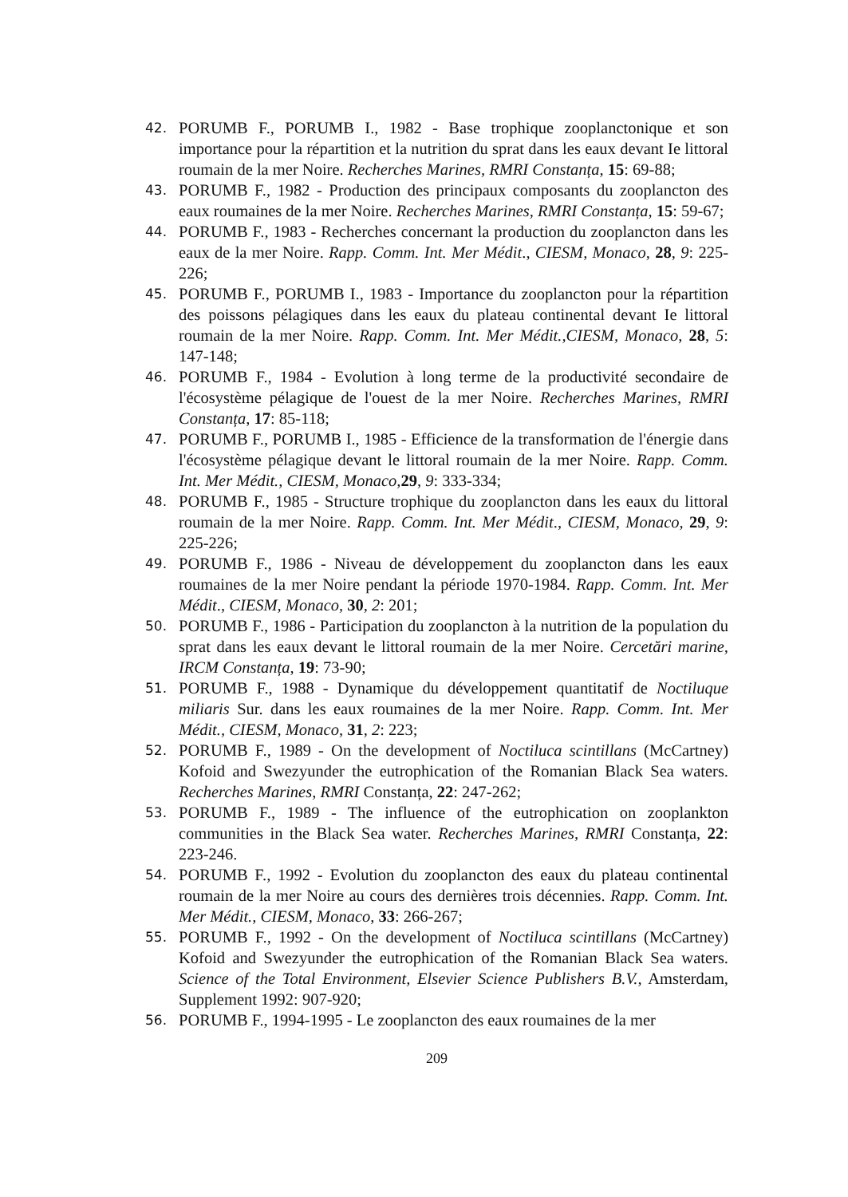42. PORUMB F., PORUMB I., 1982 - Base trophique zooplanctonique et son importance pour la répartition et la nutrition du sprat dans les eaux devant Ie littoral roumain de la mer Noire. Recherches Marines, RMRI Constanța, 15: 69-88;
43. PORUMB F., 1982 - Production des principaux composants du zooplancton des eaux roumaines de la mer Noire. Recherches Marines, RMRI Constanța, 15: 59-67;
44. PORUMB F., 1983 - Recherches concernant la production du zooplancton dans les eaux de la mer Noire. Rapp. Comm. Int. Mer Médit., CIESM, Monaco, 28, 9: 225-226;
45. PORUMB F., PORUMB I., 1983 - Importance du zooplancton pour la répartition des poissons pélagiques dans les eaux du plateau continental devant Ie littoral roumain de la mer Noire. Rapp. Comm. Int. Mer Médit.,CIESM, Monaco, 28, 5: 147-148;
46. PORUMB F., 1984 - Evolution à long terme de la productivité secondaire de l'écosystème pélagique de l'ouest de la mer Noire. Recherches Marines, RMRI Constanța, 17: 85-118;
47. PORUMB F., PORUMB I., 1985 - Efficience de la transformation de l'énergie dans l'écosystème pélagique devant le littoral roumain de la mer Noire. Rapp. Comm. Int. Mer Médit., CIESM, Monaco,29, 9: 333-334;
48. PORUMB F., 1985 - Structure trophique du zooplancton dans les eaux du littoral roumain de la mer Noire. Rapp. Comm. Int. Mer Médit., CIESM, Monaco, 29, 9: 225-226;
49. PORUMB F., 1986 - Niveau de développement du zooplancton dans les eaux roumaines de la mer Noire pendant la période 1970-1984. Rapp. Comm. Int. Mer Médit., CIESM, Monaco, 30, 2: 201;
50. PORUMB F., 1986 - Participation du zooplancton à la nutrition de la population du sprat dans les eaux devant le littoral roumain de la mer Noire. Cercetări marine, IRCM Constanța, 19: 73-90;
51. PORUMB F., 1988 - Dynamique du développement quantitatif de Noctiluque miliaris Sur. dans les eaux roumaines de la mer Noire. Rapp. Comm. Int. Mer Médit., CIESM, Monaco, 31, 2: 223;
52. PORUMB F., 1989 - On the development of Noctiluca scintillans (McCartney) Kofoid and Swezyunder the eutrophication of the Romanian Black Sea waters. Recherches Marines, RMRI Constanța, 22: 247-262;
53. PORUMB F., 1989 - The influence of the eutrophication on zooplankton communities in the Black Sea water. Recherches Marines, RMRI Constanța, 22: 223-246.
54. PORUMB F., 1992 - Evolution du zooplancton des eaux du plateau continental roumain de la mer Noire au cours des dernières trois décennies. Rapp. Comm. Int. Mer Médit., CIESM, Monaco, 33: 266-267;
55. PORUMB F., 1992 - On the development of Noctiluca scintillans (McCartney) Kofoid and Swezyunder the eutrophication of the Romanian Black Sea waters. Science of the Total Environment, Elsevier Science Publishers B.V., Amsterdam, Supplement 1992: 907-920;
56. PORUMB F., 1994-1995 - Le zooplancton des eaux roumaines de la mer
209